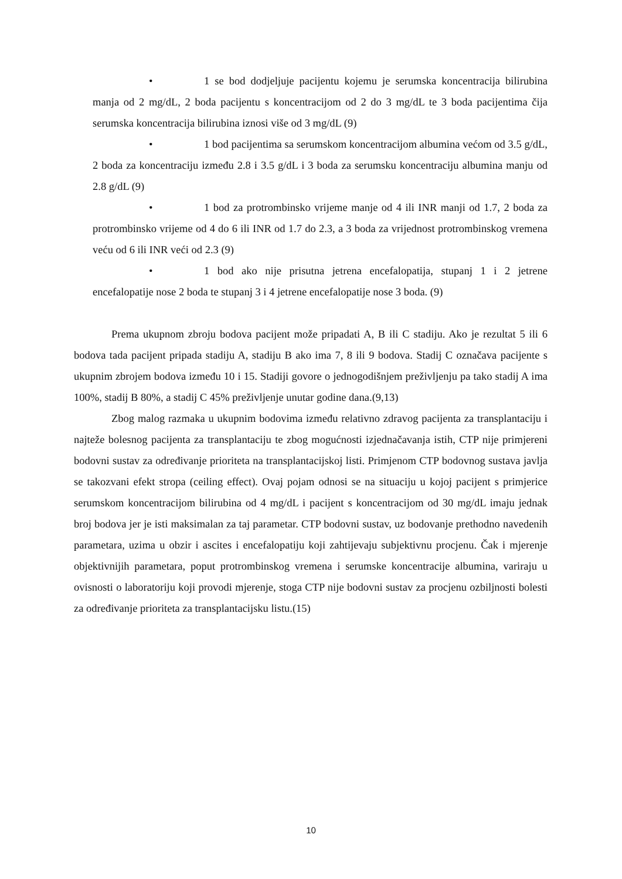• 1 se bod dodjeljuje pacijentu kojemu je serumska koncentracija bilirubina manja od 2 mg/dL, 2 boda pacijentu s koncentracijom od 2 do 3 mg/dL te 3 boda pacijentima čija serumska koncentracija bilirubina iznosi više od 3 mg/dL (9)
• 1 bod pacijentima sa serumskom koncentracijom albumina većom od 3.5 g/dL, 2 boda za koncentraciju između 2.8 i 3.5 g/dL i 3 boda za serumsku koncentraciju albumina manju od 2.8 g/dL (9)
• 1 bod za protrombinsko vrijeme manje od 4 ili INR manji od 1.7, 2 boda za protrombinsko vrijeme od 4 do 6 ili INR od 1.7 do 2.3, a 3 boda za vrijednost protrombinskog vremena veću od 6 ili INR veći od 2.3 (9)
• 1 bod ako nije prisutna jetrena encefalopatija, stupanj 1 i 2 jetrene encefalopatije nose 2 boda te stupanj 3 i 4 jetrene encefalopatije nose 3 boda. (9)
Prema ukupnom zbroju bodova pacijent može pripadati A, B ili C stadiju. Ako je rezultat 5 ili 6 bodova tada pacijent pripada stadiju A, stadiju B ako ima 7, 8 ili 9 bodova. Stadij C označava pacijente s ukupnim zbrojem bodova između 10 i 15. Stadiji govore o jednogodišnjem preživljenju pa tako stadij A ima 100%, stadij B 80%, a stadij C 45% preživljenje unutar godine dana.(9,13)
Zbog malog razmaka u ukupnim bodovima između relativno zdravog pacijenta za transplantaciju i najteže bolesnog pacijenta za transplantaciju te zbog mogućnosti izjednačavanja istih, CTP nije primjereni bodovni sustav za određivanje prioriteta na transplantacijskoj listi. Primjenom CTP bodovnog sustava javlja se takozvani efekt stropa (ceiling effect). Ovaj pojam odnosi se na situaciju u kojoj pacijent s primjerice serumskom koncentracijom bilirubina od 4 mg/dL i pacijent s koncentracijom od 30 mg/dL imaju jednak broj bodova jer je isti maksimalan za taj parametar. CTP bodovni sustav, uz bodovanje prethodno navedenih parametara, uzima u obzir i ascites i encefalopatiju koji zahtijevaju subjektivnu procjenu. Čak i mjerenje objektivnijih parametara, poput protrombinskog vremena i serumske koncentracije albumina, variraju u ovisnosti o laboratoriju koji provodi mjerenje, stoga CTP nije bodovni sustav za procjenu ozbiljnosti bolesti za određivanje prioriteta za transplantacijsku listu.(15)
10